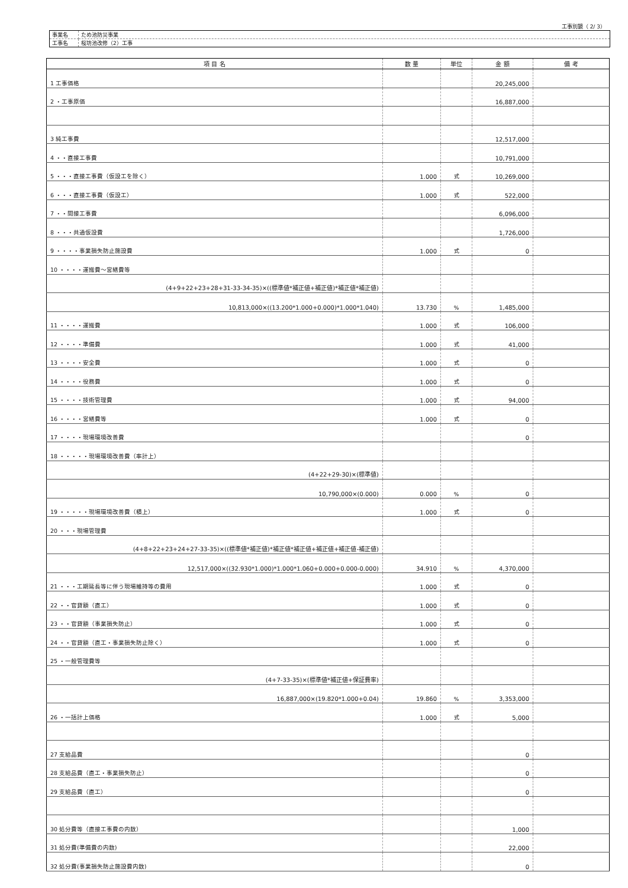工事別鏡（ 2/ 3）
| 事業名 | ため池防災事業 |
| 工事名 | 桜坊池改修（2）工事 |
| 項 目 名 | 数 量 | 単位 | 金 額 | 備 考 |
| --- | --- | --- | --- | --- |
| 1 工事価格 | | | 20,245,000 | |
| 2 ・工事原価 | | | 16,887,000 | |
| 3 純工事費 | | | 12,517,000 | |
| 4 ・・直接工事費 | | | 10,791,000 | |
| 5 ・・・直接工事費（仮設工を除く） | 1.000 | 式 | 10,269,000 | |
| 6 ・・・直接工事費（仮設工） | 1.000 | 式 | 522,000 | |
| 7 ・・間接工事費 | | | 6,096,000 | |
| 8 ・・・共通仮設費 | | | 1,726,000 | |
| 9 ・・・・事業損失防止施設費 | 1.000 | 式 | 0 | |
| 10 ・・・・運搬費～営繕費等 | | | | |
| (4+9+22+23+28+31-33-34-35)×((標準値*補正値+補正値)*補正値*補正値) | | | | |
| 10,813,000×((13.200*1.000+0.000)*1.000*1.040) | 13.730 | % | 1,485,000 | |
| 11 ・・・・運搬費 | 1.000 | 式 | 106,000 | |
| 12 ・・・・準備費 | 1.000 | 式 | 41,000 | |
| 13 ・・・・安全費 | 1.000 | 式 | 0 | |
| 14 ・・・・役務費 | 1.000 | 式 | 0 | |
| 15 ・・・・技術管理費 | 1.000 | 式 | 94,000 | |
| 16 ・・・・営繕費等 | 1.000 | 式 | 0 | |
| 17 ・・・・現場環境改善費 | | | 0 | |
| 18 ・・・・・現場環境改善費（率計上） | | | | |
| (4+22+29-30)×(標準値) | | | | |
| 10,790,000×(0.000) | 0.000 | % | 0 | |
| 19 ・・・・・現場環境改善費（積上） | 1.000 | 式 | 0 | |
| 20 ・・・現場管理費 | | | | |
| (4+8+22+23+24+27-33-35)×((標準値*補正値)*補正値*補正値+補正値+補正値-補正値) | | | | |
| 12,517,000×((32.930*1.000)*1.000*1.060+0.000+0.000-0.000) | 34.910 | % | 4,370,000 | |
| 21 ・・・工期延長等に伴う現場維持等の費用 | 1.000 | 式 | 0 | |
| 22 ・・官貸額（直工） | 1.000 | 式 | 0 | |
| 23 ・・官貸額（事業損失防止） | 1.000 | 式 | 0 | |
| 24 ・・官貸額（直工・事業損失防止除く） | 1.000 | 式 | 0 | |
| 25 ・一般管理費等 | | | | |
| (4+7-33-35)×(標準値*補正値+保証費率) | | | | |
| 16,887,000×(19.820*1.000+0.04) | 19.860 | % | 3,353,000 | |
| 26 ・一括計上価格 | 1.000 | 式 | 5,000 | |
| 27 支給品費 | | | 0 | |
| 28 支給品費（直工・事業損失防止） | | | 0 | |
| 29 支給品費（直工） | | | 0 | |
| 30 処分費等（直接工事費の内数） | | | 1,000 | |
| 31 処分費(準備費の内数) | | | 22,000 | |
| 32 処分費(事業損失防止施設費内数) | | | 0 | |